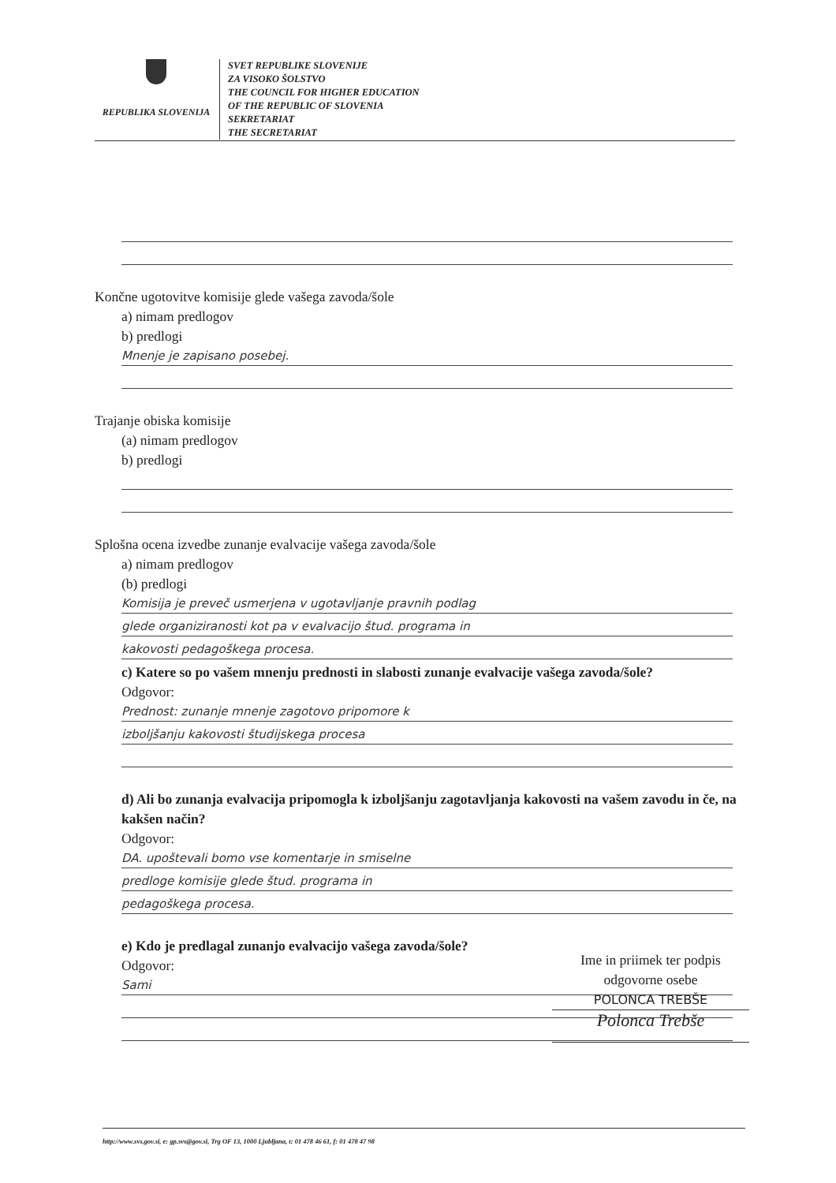REPUBLIKA SLOVENIJA
SVET REPUBLIKE SLOVENIJE
ZA VISOKO ŠOLSTVO
THE COUNCIL FOR HIGHER EDUCATION
OF THE REPUBLIC OF SLOVENIA
SEKRETARIAT
THE SECRETARIAT
Končne ugotovitve komisije glede vašega zavoda/šole
a) nimam predlogov
b) predlogi
Mnenje je zapisano posebej.
Trajanje obiska komisije
(a) nimam predlogov
b) predlogi
Splošna ocena izvedbe zunanje evalvacije vašega zavoda/šole
a) nimam predlogov
(b) predlogi
Komisija je preveč usmerjena v ugotavljanje pravnih podlag
glede organiziranosti kot pa v evalvacijo štud. programa in
kakovosti pedagoškega procesa.
c) Katere so po vašem mnenju prednosti in slabosti zunanje evalvacije vašega zavoda/šole?
Odgovor:
Prednost: zunanje mnenje zagotovo pripomore k
izboljšanju kakovosti študijskega procesa
d) Ali bo zunanja evalvacija pripomogla k izboljšanju zagotavljanja kakovosti na vašem zavodu in če, na kakšen način?
Odgovor:
DA. upoštevali bomo vse komentarje in smiselne
predloge komisije glede štud. programa in
pedagoškega procesa.
e) Kdo je predlagal zunanjo evalvacijo vašega zavoda/šole?
Odgovor:
Sami
Ime in priimek ter podpis
odgovorne osebe
POLONCA TREBŠE
Polonca Trebše
http://www.svs.gov.si, e: gp.svs@gov.si, Trg OF 13, 1000 Ljubljana, t: 01 478 46 61, f: 01 478 47 98